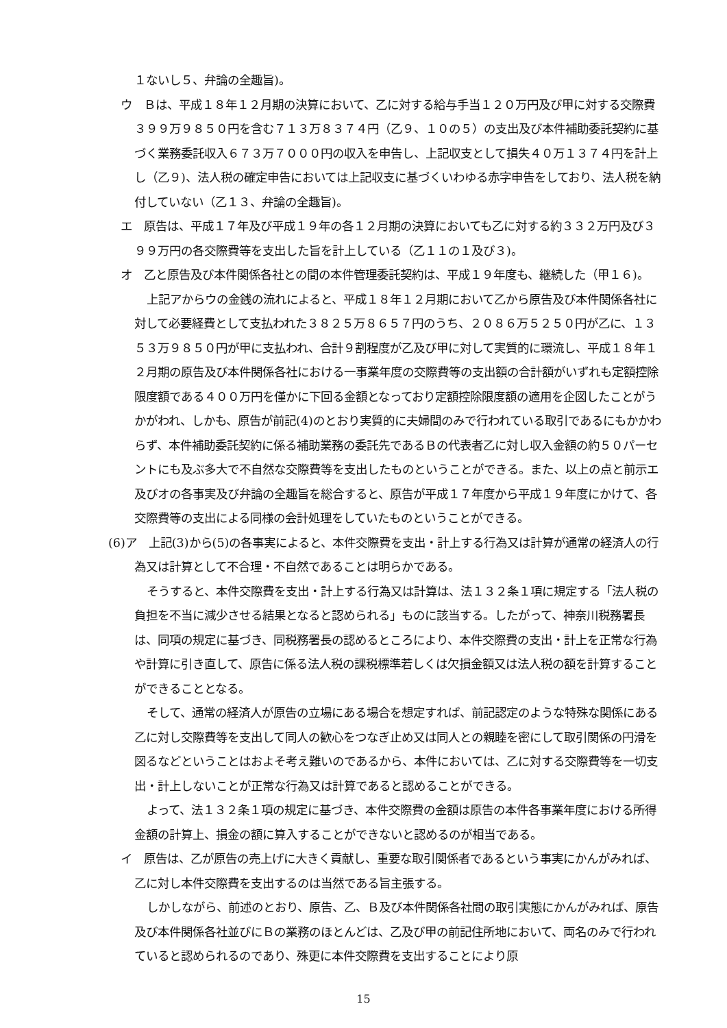１ないし５、弁論の全趣旨)。
ウ　Ｂは、平成１８年１２月期の決算において、乙に対する給与手当１２０万円及び甲に対する交際費３９９万９８５０円を含む７１３万８３７４円（乙９、１０の５）の支出及び本件補助委託契約に基づく業務委託収入６７３万７０００円の収入を申告し、上記収支として損失４０万１３７４円を計上し（乙９)、法人税の確定申告においては上記収支に基づくいわゆる赤字申告をしており、法人税を納付していない（乙１３、弁論の全趣旨)。
エ　原告は、平成１７年及び平成１９年の各１２月期の決算においても乙に対する約３３２万円及び３９９万円の各交際費等を支出した旨を計上している（乙１１の１及び３)。
オ　乙と原告及び本件関係各社との間の本件管理委託契約は、平成１９年度も、継続した（甲１６)。
上記アからウの金銭の流れによると、平成１８年１２月期において乙から原告及び本件関係各社に対して必要経費として支払われた３８２５万８６５７円のうち、２０８６万５２５０円が乙に、１３５３万９８５０円が甲に支払われ、合計９割程度が乙及び甲に対して実質的に環流し、平成１８年１２月期の原告及び本件関係各社における一事業年度の交際費等の支出額の合計額がいずれも定額控除限度額である４００万円を僅かに下回る金額となっており定額控除限度額の適用を企図したことがうかがわれ、しかも、原告が前記(4)のとおり実質的に夫婦間のみで行われている取引であるにもかかわらず、本件補助委託契約に係る補助業務の委託先であるＢの代表者乙に対し収入金額の約５０パーセントにも及ぶ多大で不自然な交際費等を支出したものということができる。また、以上の点と前示エ及びオの各事実及び弁論の全趣旨を総合すると、原告が平成１７年度から平成１９年度にかけて、各交際費等の支出による同様の会計処理をしていたものということができる。
(6)ア　上記(3)から(5)の各事実によると、本件交際費を支出・計上する行為又は計算が通常の経済人の行為又は計算として不合理・不自然であることは明らかである。
そうすると、本件交際費を支出・計上する行為又は計算は、法１３２条１項に規定する「法人税の負担を不当に減少させる結果となると認められる」ものに該当する。したがって、神奈川税務署長は、同項の規定に基づき、同税務署長の認めるところにより、本件交際費の支出・計上を正常な行為や計算に引き直して、原告に係る法人税の課税標準若しくは欠損金額又は法人税の額を計算することができることとなる。
そして、通常の経済人が原告の立場にある場合を想定すれば、前記認定のような特殊な関係にある乙に対し交際費等を支出して同人の歓心をつなぎ止め又は同人との親睦を密にして取引関係の円滑を図るなどということはおよそ考え難いのであるから、本件においては、乙に対する交際費等を一切支出・計上しないことが正常な行為又は計算であると認めることができる。
よって、法１３２条１項の規定に基づき、本件交際費の金額は原告の本件各事業年度における所得金額の計算上、損金の額に算入することができないと認めるのが相当である。
イ　原告は、乙が原告の売上げに大きく貢献し、重要な取引関係者であるという事実にかんがみれば、乙に対し本件交際費を支出するのは当然である旨主張する。
しかしながら、前述のとおり、原告、乙、Ｂ及び本件関係各社間の取引実態にかんがみれば、原告及び本件関係各社並びにＢの業務のほとんどは、乙及び甲の前記住所地において、両名のみで行われていると認められるのであり、殊更に本件交際費を支出することにより原
15